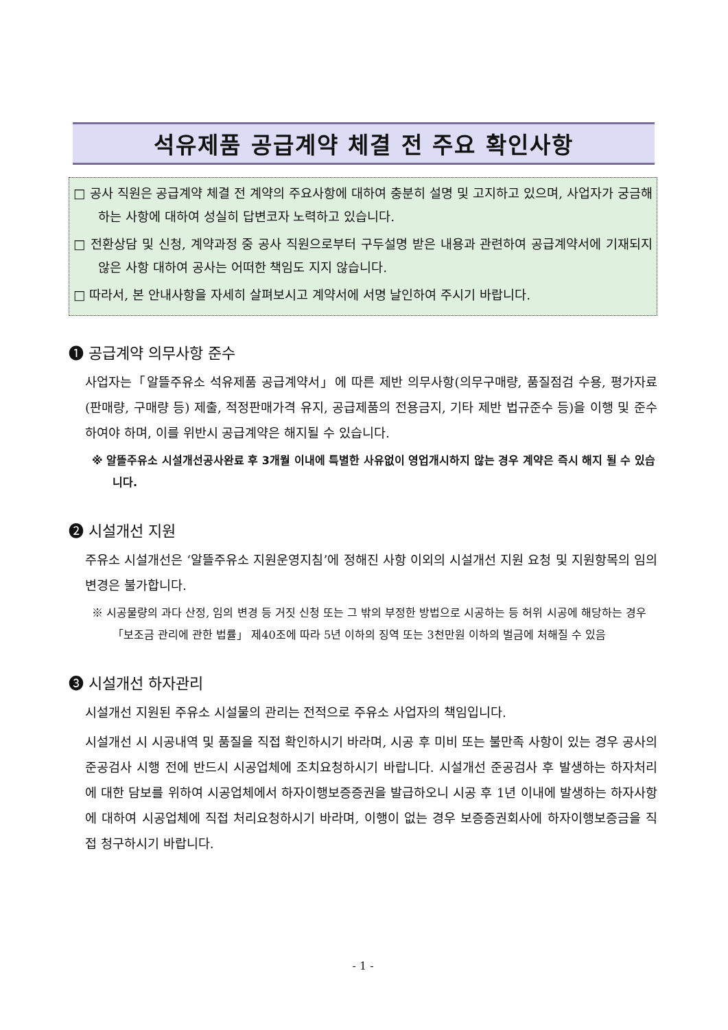석유제품 공급계약 체결 전 주요 확인사항
□ 공사 직원은 공급계약 체결 전 계약의 주요사항에 대하여 충분히 설명 및 고지하고 있으며, 사업자가 궁금해 하는 사항에 대하여 성실히 답변코자 노력하고 있습니다.
□ 전환상담 및 신청, 계약과정 중 공사 직원으로부터 구두설명 받은 내용과 관련하여 공급계약서에 기재되지 않은 사항 대하여 공사는 어떠한 책임도 지지 않습니다.
□ 따라서, 본 안내사항을 자세히 살펴보시고 계약서에 서명 날인하여 주시기 바랍니다.
❶ 공급계약 의무사항 준수
사업자는「알뜰주유소 석유제품 공급계약서」에 따른 제반 의무사항(의무구매량, 품질점검 수용, 평가자료(판매량, 구매량 등) 제출, 적정판매가격 유지, 공급제품의 전용금지, 기타 제반 법규준수 등)을 이행 및 준수하여야 하며, 이를 위반시 공급계약은 해지될 수 있습니다.
※ 알뜰주유소 시설개선공사완료 후 3개월 이내에 특별한 사유없이 영업개시하지 않는 경우 계약은 즉시 해지 될 수 있습니다.
❷ 시설개선 지원
주유소 시설개선은 ‘알뜰주유소 지원운영지침’에 정해진 사항 이외의 시설개선 지원 요청 및 지원항목의 임의변경은 불가합니다.
※ 시공물량의 과다 산정, 임의 변경 등 거짓 신청 또는 그 밖의 부정한 방법으로 시공하는 등 허위 시공에 해당하는 경우 「보조금 관리에 관한 법률」 제40조에 따라 5년 이하의 징역 또는 3천만원 이하의 벌금에 처해질 수 있음
❸ 시설개선 하자관리
시설개선 지원된 주유소 시설물의 관리는 전적으로 주유소 사업자의 책임입니다.
시설개선 시 시공내역 및 품질을 직접 확인하시기 바라며, 시공 후 미비 또는 불만족 사항이 있는 경우 공사의 준공검사 시행 전에 반드시 시공업체에 조치요청하시기 바랍니다. 시설개선 준공검사 후 발생하는 하자처리에 대한 담보를 위하여 시공업체에서 하자이행보증증권을 발급하오니 시공 후 1년 이내에 발생하는 하자사항에 대하여 시공업체에 직접 처리요청하시기 바라며, 이행이 없는 경우 보증증권회사에 하자이행보증금을 직접 청구하시기 바랍니다.
- 1 -